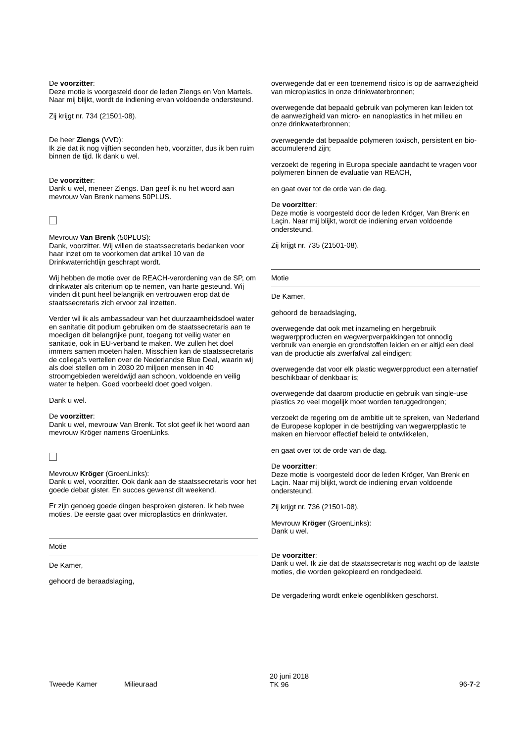De voorzitter:
Deze motie is voorgesteld door de leden Ziengs en Von Martels. Naar mij blijkt, wordt de indiening ervan voldoende ondersteund.
Zij krijgt nr. 734 (21501-08).
De heer Ziengs (VVD):
Ik zie dat ik nog vijftien seconden heb, voorzitter, dus ik ben ruim binnen de tijd. Ik dank u wel.
De voorzitter:
Dank u wel, meneer Ziengs. Dan geef ik nu het woord aan mevrouw Van Brenk namens 50PLUS.
Mevrouw Van Brenk (50PLUS):
Dank, voorzitter. Wij willen de staatssecretaris bedanken voor haar inzet om te voorkomen dat artikel 10 van de Drinkwaterrichtlijn geschrapt wordt.
Wij hebben de motie over de REACH-verordening van de SP, om drinkwater als criterium op te nemen, van harte gesteund. Wij vinden dit punt heel belangrijk en vertrouwen erop dat de staatssecretaris zich ervoor zal inzetten.
Verder wil ik als ambassadeur van het duurzaamheidsdoel water en sanitatie dit podium gebruiken om de staatssecretaris aan te moedigen dit belangrijke punt, toegang tot veilig water en sanitatie, ook in EU-verband te maken. We zullen het doel immers samen moeten halen. Misschien kan de staatssecretaris de collega's vertellen over de Nederlandse Blue Deal, waarin wij als doel stellen om in 2030 20 miljoen mensen in 40 stroomgebieden wereldwijd aan schoon, voldoende en veilig water te helpen. Goed voorbeeld doet goed volgen.
Dank u wel.
De voorzitter:
Dank u wel, mevrouw Van Brenk. Tot slot geef ik het woord aan mevrouw Kröger namens GroenLinks.
Mevrouw Kröger (GroenLinks):
Dank u wel, voorzitter. Ook dank aan de staatssecretaris voor het goede debat gister. En succes gewenst dit weekend.
Er zijn genoeg goede dingen besproken gisteren. Ik heb twee moties. De eerste gaat over microplastics en drinkwater.
Motie
De Kamer,
gehoord de beraadslaging,
overwegende dat er een toenemend risico is op de aanwezigheid van microplastics in onze drinkwaterbronnen;
overwegende dat bepaald gebruik van polymeren kan leiden tot de aanwezigheid van micro- en nanoplastics in het milieu en onze drinkwaterbronnen;
overwegende dat bepaalde polymeren toxisch, persistent en bio-accumulerend zijn;
verzoekt de regering in Europa speciale aandacht te vragen voor polymeren binnen de evaluatie van REACH,
en gaat over tot de orde van de dag.
De voorzitter:
Deze motie is voorgesteld door de leden Kröger, Van Brenk en Laçin. Naar mij blijkt, wordt de indiening ervan voldoende ondersteund.
Zij krijgt nr. 735 (21501-08).
Motie
De Kamer,
gehoord de beraadslaging,
overwegende dat ook met inzameling en hergebruik wegwerpproducten en wegwerpverpakkingen tot onnodig verbruik van energie en grondstoffen leiden en er altijd een deel van de productie als zwerfafval zal eindigen;
overwegende dat voor elk plastic wegwerpproduct een alternatief beschikbaar of denkbaar is;
overwegende dat daarom productie en gebruik van single-use plastics zo veel mogelijk moet worden teruggedrongen;
verzoekt de regering om de ambitie uit te spreken, van Nederland de Europese koploper in de bestrijding van wegwerpplastic te maken en hiervoor effectief beleid te ontwikkelen,
en gaat over tot de orde van de dag.
De voorzitter:
Deze motie is voorgesteld door de leden Kröger, Van Brenk en Laçin. Naar mij blijkt, wordt de indiening ervan voldoende ondersteund.
Zij krijgt nr. 736 (21501-08).
Mevrouw Kröger (GroenLinks):
Dank u wel.
De voorzitter:
Dank u wel. Ik zie dat de staatssecretaris nog wacht op de laatste moties, die worden gekopieerd en rondgedeeld.
De vergadering wordt enkele ogenblikken geschorst.
Tweede Kamer Milieuraad
20 juni 2018
TK 96
96-7-2